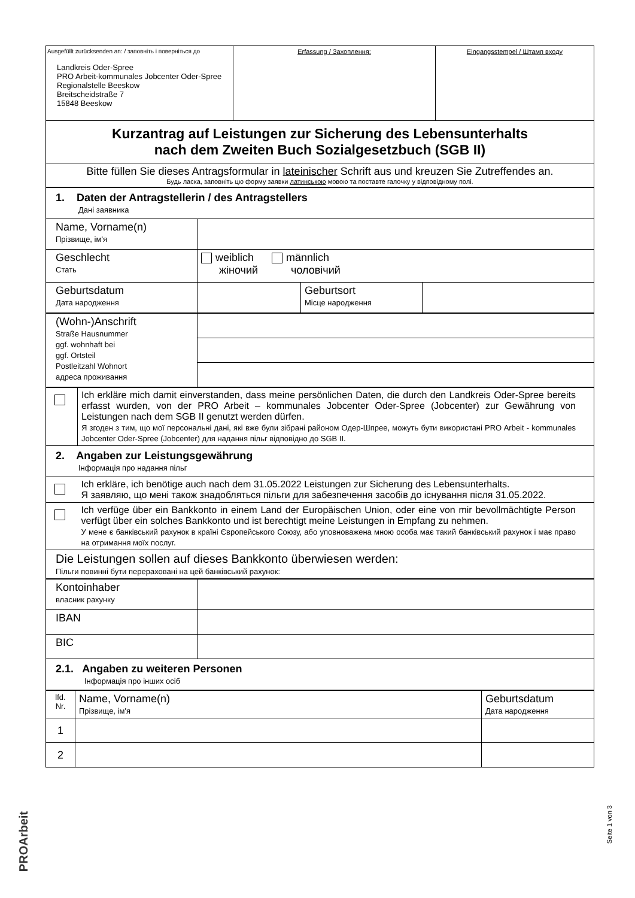| Ausgefüllt zurücksenden an: / заповніть і поверніться до Landkreis Oder-Spree PRO Arbeit-kommunales Jobcenter Oder-Spree Regionalstelle Beeskow Breitscheidstraße 7 15848 Beeskow | Erfassung / Захоплення: | Eingangsstempel / Штамп входу |
| Kurzantrag auf Leistungen zur Sicherung des Lebensunterhalts nach dem Zweiten Buch Sozialgesetzbuch (SGB II) | | |
| Bitte füllen Sie dieses Antragsformular in lateinischer Schrift aus und kreuzen Sie Zutreffendes an. Будь ласка, заповніть цю форму заявки латинською мовою та поставте галочку у відповідному полі. | | |
| 1. Daten der Antragstellerin / des Antragstellers Дані заявника | | | |
| Name, Vorname(n) Прізвище, ім'я | | | |
| Geschlecht Стать | weiblich männlich жіночий чоловічий | | |
| Geburtsdatum Дата народження | | Geburtsort Місце народження | |
| (Wohn-)Anschrift Straße Hausnummer ggf. wohnhaft bei ggf. Ortsteil Postleitzahl Wohnort адреса проживання | |
| | Ich erkläre mich damit einverstanden, dass meine persönlichen Daten, die durch den Landkreis Oder-Spree bereits erfasst wurden, von der PRO Arbeit – kommunales Jobcenter Oder-Spree (Jobcenter) zur Gewährung von Leistungen nach dem SGB II genutzt werden dürfen. Я згоден з тим, що мої персональні дані, які вже були зібрані районом Одер-Шпрее, можуть бути використані PRO Arbeit - kommunales Jobcenter Oder-Spree (Jobcenter) для надання пільг відповідно до SGB II. |
| 2. Angaben zur Leistungsgewährung Інформація про надання пільг | |
| | Ich erkläre, ich benötige auch nach dem 31.05.2022 Leistungen zur Sicherung des Lebensunterhalts. Я заявляю, що мені також знадобляться пільги для забезпечення засобів до існування після 31.05.2022. |
| | Ich verfüge über ein Bankkonto in einem Land der Europäischen Union, oder eine von mir bevollmächtigte Person verfügt über ein solches Bankkonto und ist berechtigt meine Leistungen in Empfang zu nehmen. У мене є банківський рахунок в країні Європейського Союзу, або уповноважена мною особа має такий банківський рахунок і має право на отримання моїх послуг. |
| Die Leistungen sollen auf dieses Bankkonto überwiesen werden: Пільги повинні бути перераховані на цей банківський рахунок: | |
| Kontoinhaber власник рахунку | |
| IBAN | |
| BIC | |
| 2.1. Angaben zu weiteren Personen Інформація про інших осіб | |
| lfd. Nr. | Name, Vorname(n) Прізвище, ім'я | Geburtsdatum Дата народження |
| 1 | | |
| 2 | | |
PROArbeit
Seite 1 von 3